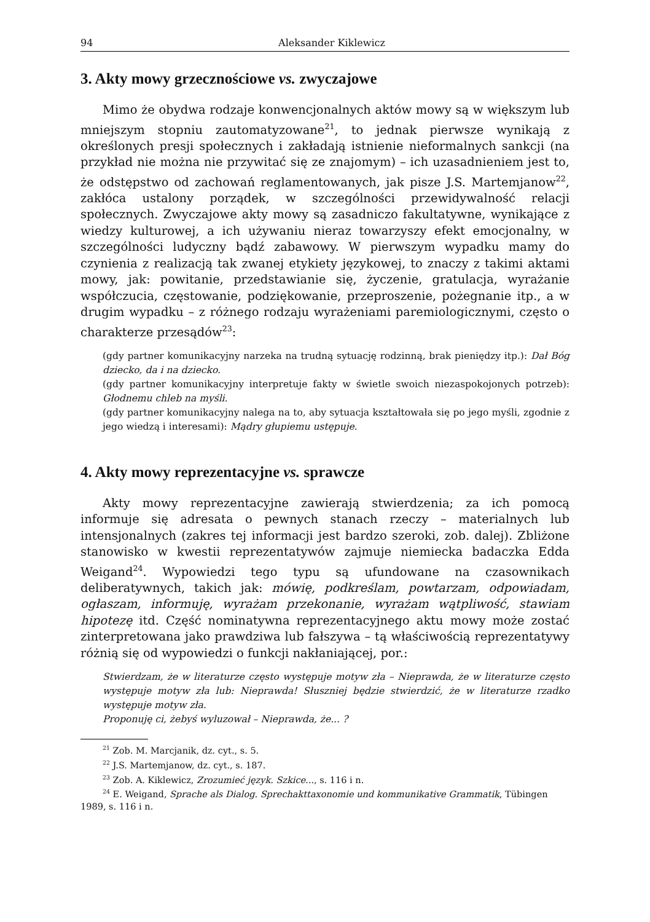94 Aleksander Kiklewicz
3. Akty mowy grzecznościowe vs. zwyczajowe
Mimo że obydwa rodzaje konwencjonalnych aktów mowy są w większym lub mniejszym stopniu zautomatyzowane<sup>21</sup>, to jednak pierwsze wynikają z określonych presji społecznych i zakładają istnienie nieformalnych sankcji (na przykład nie można nie przywitać się ze znajomym) – ich uzasadnieniem jest to, że odstępstwo od zachowań reglamentowanych, jak pisze J.S. Martemjanow<sup>22</sup>, zakłóca ustalony porządek, w szczególności przewidywalność relacji społecznych. Zwyczajowe akty mowy są zasadniczo fakultatywne, wynikające z wiedzy kulturowej, a ich używaniu nieraz towarzyszy efekt emocjonalny, w szczególności ludyczny bądź zabawowy. W pierwszym wypadku mamy do czynienia z realizacją tak zwanej etykiety językowej, to znaczy z takimi aktami mowy, jak: powitanie, przedstawianie się, życzenie, gratulacja, wyrażanie współczucia, częstowanie, podziękowanie, przeproszenie, pożegnanie itp., a w drugim wypadku – z różnego rodzaju wyrażeniami paremiologicznymi, często o charakterze przesądów<sup>23</sup>:
(gdy partner komunikacyjny narzeka na trudną sytuację rodzinną, brak pieniędzy itp.): Dał Bóg dziecko, da i na dziecko.
(gdy partner komunikacyjny interpretuje fakty w świetle swoich niezaspokojonych potrzeb): Głodnemu chleb na myśli.
(gdy partner komunikacyjny nalega na to, aby sytuacja kształtowała się po jego myśli, zgodnie z jego wiedzą i interesami): Mądry głupiemu ustępuje.
4. Akty mowy reprezentacyjne vs. sprawcze
Akty mowy reprezentacyjne zawierają stwierdzenia; za ich pomocą informuje się adresata o pewnych stanach rzeczy – materialnych lub intensjonalnych (zakres tej informacji jest bardzo szeroki, zob. dalej). Zbliżone stanowisko w kwestii reprezentatywów zajmuje niemiecka badaczka Edda Weigand<sup>24</sup>. Wypowiedzi tego typu są ufundowane na czasownikach deliberatywnych, takich jak: mówię, podkreślam, powtarzam, odpowiadam, ogłaszam, informuję, wyrażam przekonanie, wyrażam wątpliwość, stawiam hipotezę itd. Część nominatywna reprezentacyjnego aktu mowy może zostać zinterpretowana jako prawdziwa lub fałszywa – tą właściwością reprezentatywy różnią się od wypowiedzi o funkcji nakłaniającej, por.:
Stwierdzam, że w literaturze często występuje motyw zła – Nieprawda, że w literaturze często występuje motyw zła lub: Nieprawda! Słuszniej będzie stwierdzić, że w literaturze rzadko występuje motyw zła.
Proponuję ci, żebyś wyluzował – Nieprawda, że... ?
<sup>21</sup> Zob. M. Marcjanik, dz. cyt., s. 5.
<sup>22</sup> J.S. Martemjanow, dz. cyt., s. 187.
<sup>23</sup> Zob. A. Kiklewicz, Zrozumieć język. Szkice..., s. 116 i n.
<sup>24</sup> E. Weigand, Sprache als Dialog. Sprechakttaxonomie und kommunikative Grammatik, Tübingen 1989, s. 116 i n.